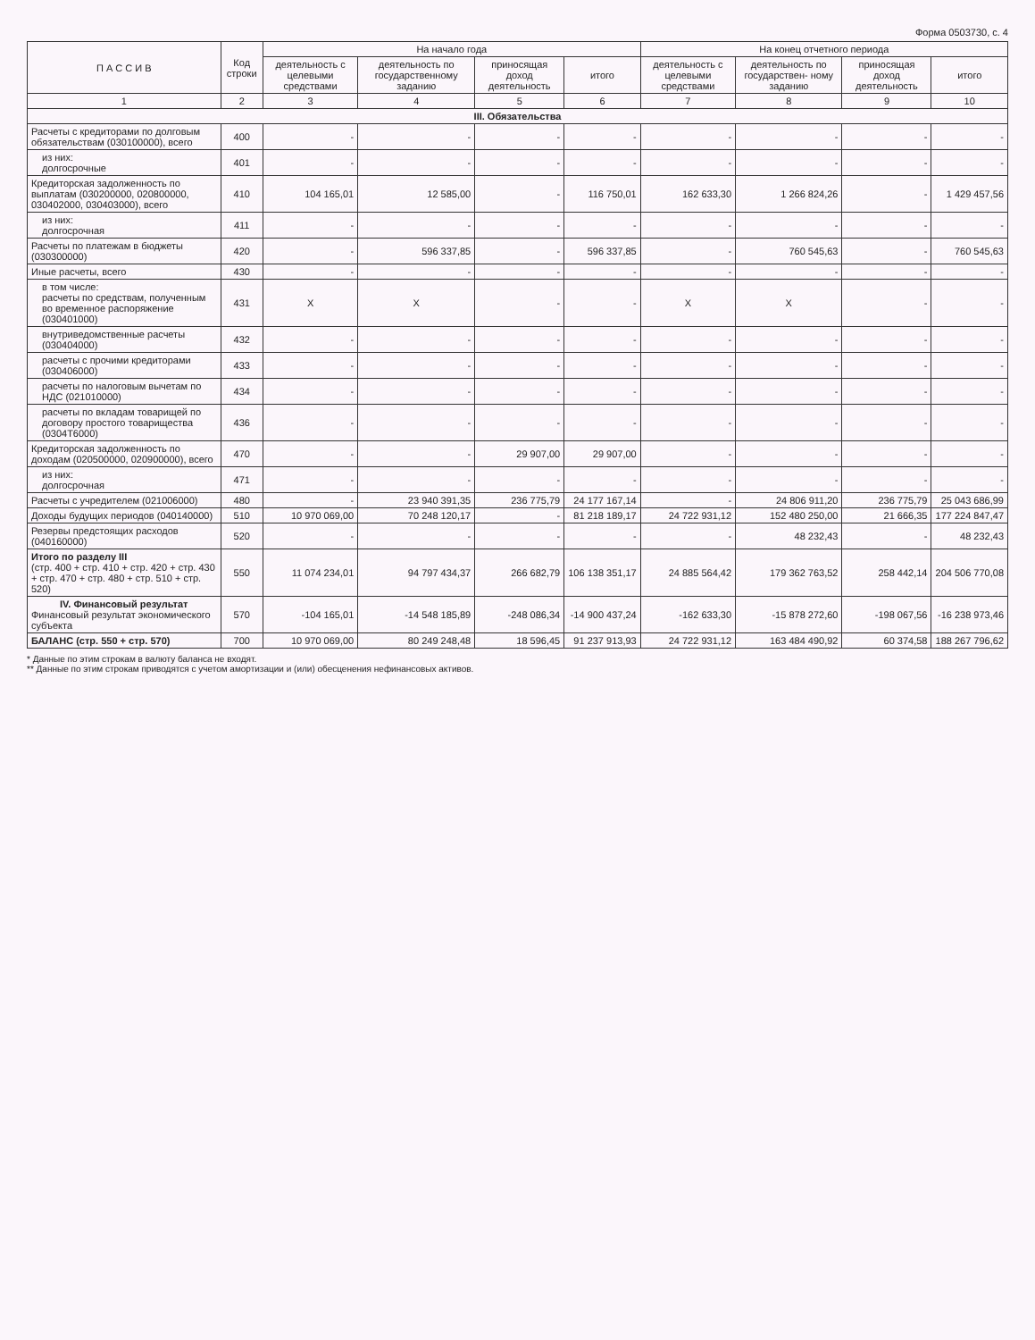Форма 0503730, с. 4
| П А С С И В | Код строки | На начало года | | | | На конец отчетного периода | | | |
| --- | --- | --- | --- | --- | --- | --- | --- | --- | --- |
| | | деятельность с целевыми средствами | деятельность по государственному заданию | приносящая доход деятельность | итого | деятельность с целевыми средствами | деятельность по государствен- ному заданию | приносящая доход деятельность | итого |
| 1 | 2 | 3 | 4 | 5 | 6 | 7 | 8 | 9 | 10 |
| III. Обязательства | | | | | | | | | |
| Расчеты с кредиторами по долговым обязательствам (030100000), всего | 400 | - | - | - | - | - | - | - | - |
| из них: долгосрочные | 401 | - | - | - | - | - | - | - | - |
| Кредиторская задолженность по выплатам (030200000, 020800000, 030402000, 030403000), всего | 410 | 104 165,01 | 12 585,00 | - | 116 750,01 | 162 633,30 | 1 266 824,26 | - | 1 429 457,56 |
| из них: долгосрочная | 411 | - | - | - | - | - | - | - | - |
| Расчеты по платежам в бюджеты (030300000) | 420 | - | 596 337,85 | - | 596 337,85 | - | 760 545,63 | - | 760 545,63 |
| Иные расчеты, всего | 430 | - | - | - | - | - | - | - | - |
| в том числе: расчеты по средствам, полученным во временное распоряжение (030401000) | 431 | X | X | - | - | X | X | - | - |
| внутриведомственные расчеты (030404000) | 432 | - | - | - | - | - | - | - | - |
| расчеты с прочими кредиторами (030406000) | 433 | - | - | - | - | - | - | - | - |
| расчеты по налоговым вычетам по НДС (021010000) | 434 | - | - | - | - | - | - | - | - |
| расчеты по вкладам товарищей по договору простого товарищества (0304Т6000) | 436 | - | - | - | - | - | - | - | - |
| Кредиторская задолженность по доходам (020500000, 020900000), всего | 470 | - | - | 29 907,00 | 29 907,00 | - | - | - | - |
| из них: долгосрочная | 471 | - | - | - | - | - | - | - | - |
| Расчеты с учредителем (021006000) | 480 | - | 23 940 391,35 | 236 775,79 | 24 177 167,14 | - | 24 806 911,20 | 236 775,79 | 25 043 686,99 |
| Доходы будущих периодов (040140000) | 510 | 10 970 069,00 | 70 248 120,17 | - | 81 218 189,17 | 24 722 931,12 | 152 480 250,00 | 21 666,35 | 177 224 847,47 |
| Резервы предстоящих расходов (040160000) | 520 | - | - | - | - | - | 48 232,43 | - | 48 232,43 |
| Итого по разделу III (стр. 400 + стр. 410 + стр. 420 + стр. 430 + стр. 470 + стр. 480 + стр. 510 + стр. 520) | 550 | 11 074 234,01 | 94 797 434,37 | 266 682,79 | 106 138 351,17 | 24 885 564,42 | 179 362 763,52 | 258 442,14 | 204 506 770,08 |
| IV. Финансовый результат Финансовый результат экономического субъекта | 570 | -104 165,01 | -14 548 185,89 | -248 086,34 | -14 900 437,24 | -162 633,30 | -15 878 272,60 | -198 067,56 | -16 238 973,46 |
| БАЛАНС (стр. 550 + стр. 570) | 700 | 10 970 069,00 | 80 249 248,48 | 18 596,45 | 91 237 913,93 | 24 722 931,12 | 163 484 490,92 | 60 374,58 | 188 267 796,62 |
* Данные по этим строкам в валюту баланса не входят.
** Данные по этим строкам приводятся с учетом амортизации и (или) обесценения нефинансовых активов.